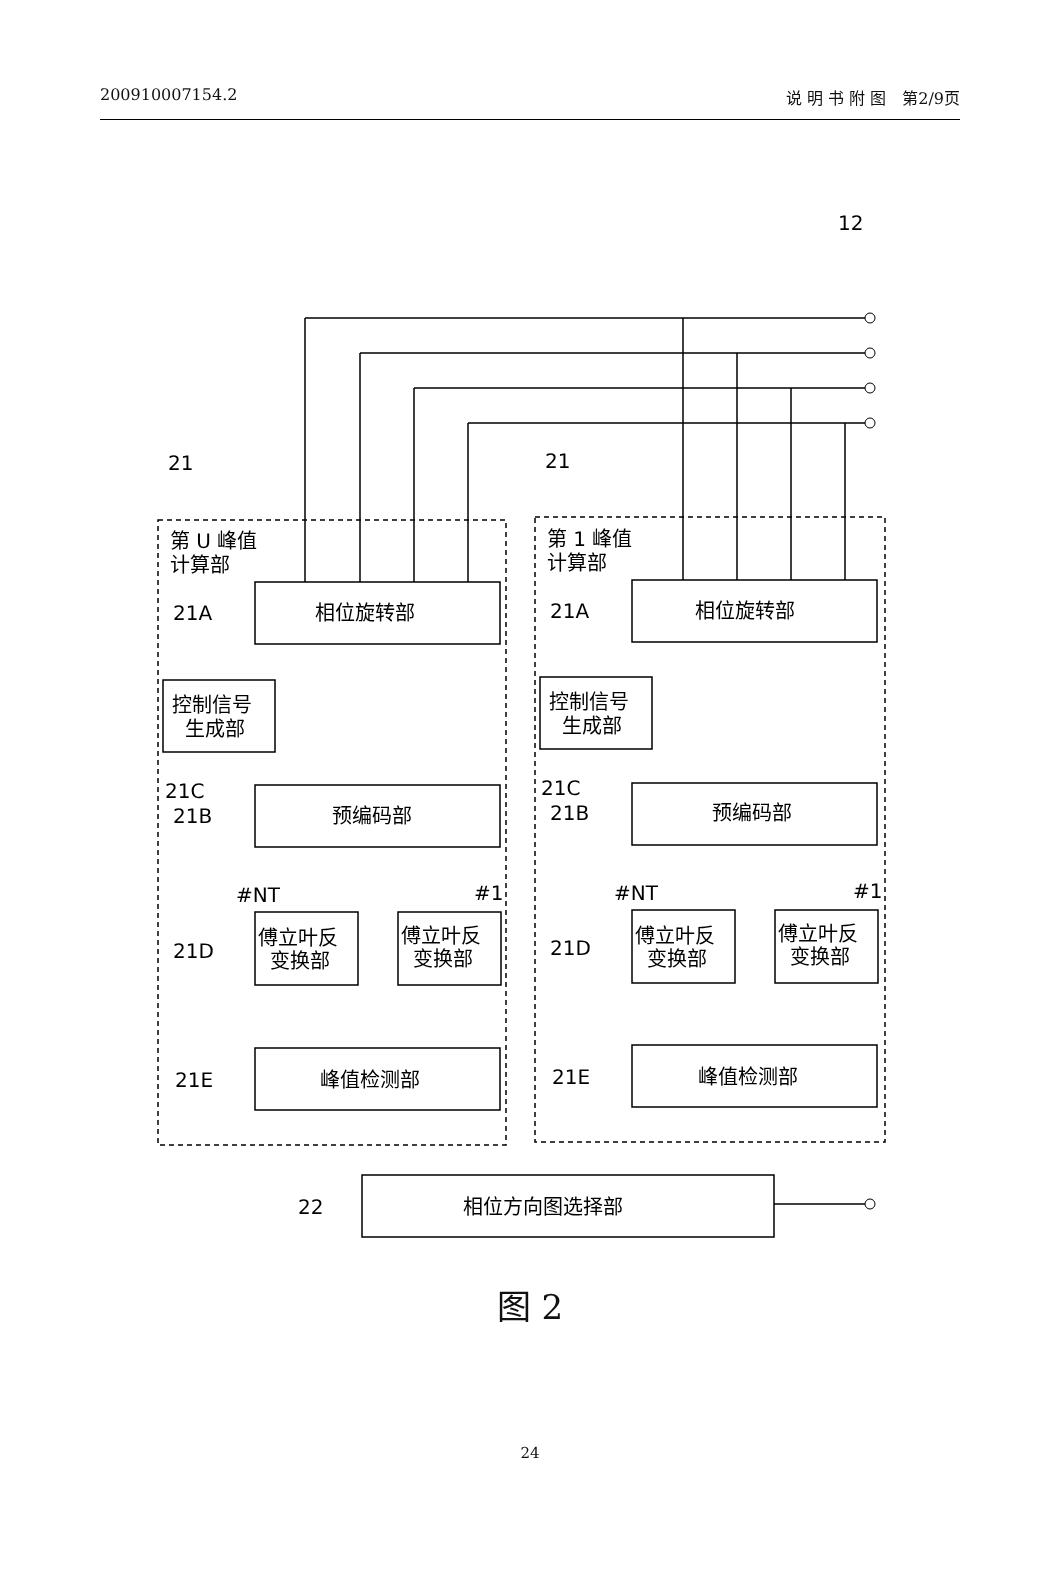200910007154.2 说 明 书 附 图　第2/9页
12
21
21
第 U 峰值
计算部
第 1 峰值
计算部
21A
21A
相位旋转部
相位旋转部
控制信号
生成部
控制信号
生成部
21C
21C
21B
21B
预编码部
预编码部
#NT
#1
#NT
#1
21D
21D
傅立叶反
变换部
傅立叶反
变换部
傅立叶反
变换部
傅立叶反
变换部
21E
21E
峰值检测部
峰值检测部
22
相位方向图选择部
图 2
24